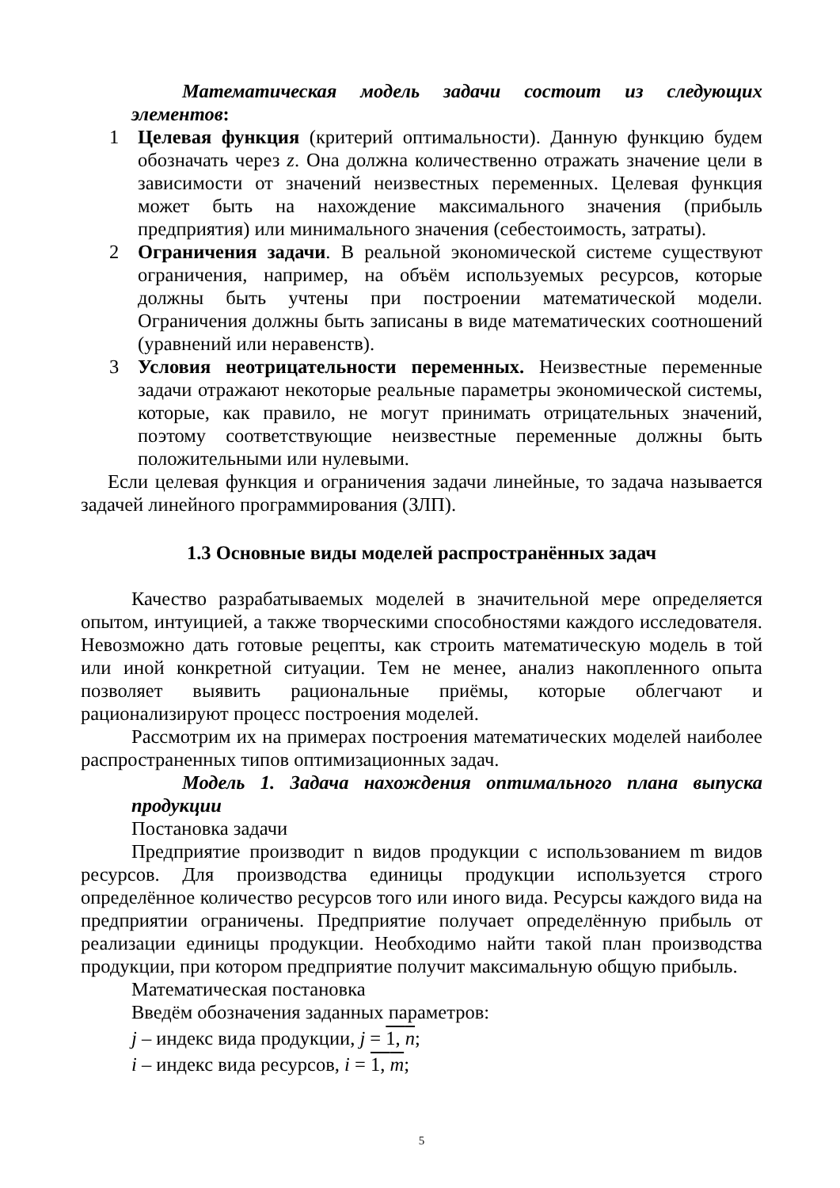Математическая модель задачи состоит из следующих элементов:
1 Целевая функция (критерий оптимальности). Данную функцию будем обозначать через z. Она должна количественно отражать значение цели в зависимости от значений неизвестных переменных. Целевая функция может быть на нахождение максимального значения (прибыль предприятия) или минимального значения (себестоимость, затраты).
2 Ограничения задачи. В реальной экономической системе существуют ограничения, например, на объём используемых ресурсов, которые должны быть учтены при построении математической модели. Ограничения должны быть записаны в виде математических соотношений (уравнений или неравенств).
3 Условия неотрицательности переменных. Неизвестные переменные задачи отражают некоторые реальные параметры экономической системы, которые, как правило, не могут принимать отрицательных значений, поэтому соответствующие неизвестные переменные должны быть положительными или нулевыми.
Если целевая функция и ограничения задачи линейные, то задача называется задачей линейного программирования (ЗЛП).
1.3 Основные виды моделей распространённых задач
Качество разрабатываемых моделей в значительной мере определяется опытом, интуицией, а также творческими способностями каждого исследователя. Невозможно дать готовые рецепты, как строить математическую модель в той или иной конкретной ситуации. Тем не менее, анализ накопленного опыта позволяет выявить рациональные приёмы, которые облегчают и рационализируют процесс построения моделей.
Рассмотрим их на примерах построения математических моделей наиболее распространенных типов оптимизационных задач.
Модель 1. Задача нахождения оптимального плана выпуска продукции
Постановка задачи
Предприятие производит n видов продукции с использованием m видов ресурсов. Для производства единицы продукции используется строго определённое количество ресурсов того или иного вида. Ресурсы каждого вида на предприятии ограничены. Предприятие получает определённую прибыль от реализации единицы продукции. Необходимо найти такой план производства продукции, при котором предприятие получит максимальную общую прибыль.
Математическая постановка
Введём обозначения заданных параметров:
j – индекс вида продукции, j = 1, n;
i – индекс вида ресурсов, i = 1, m;
5